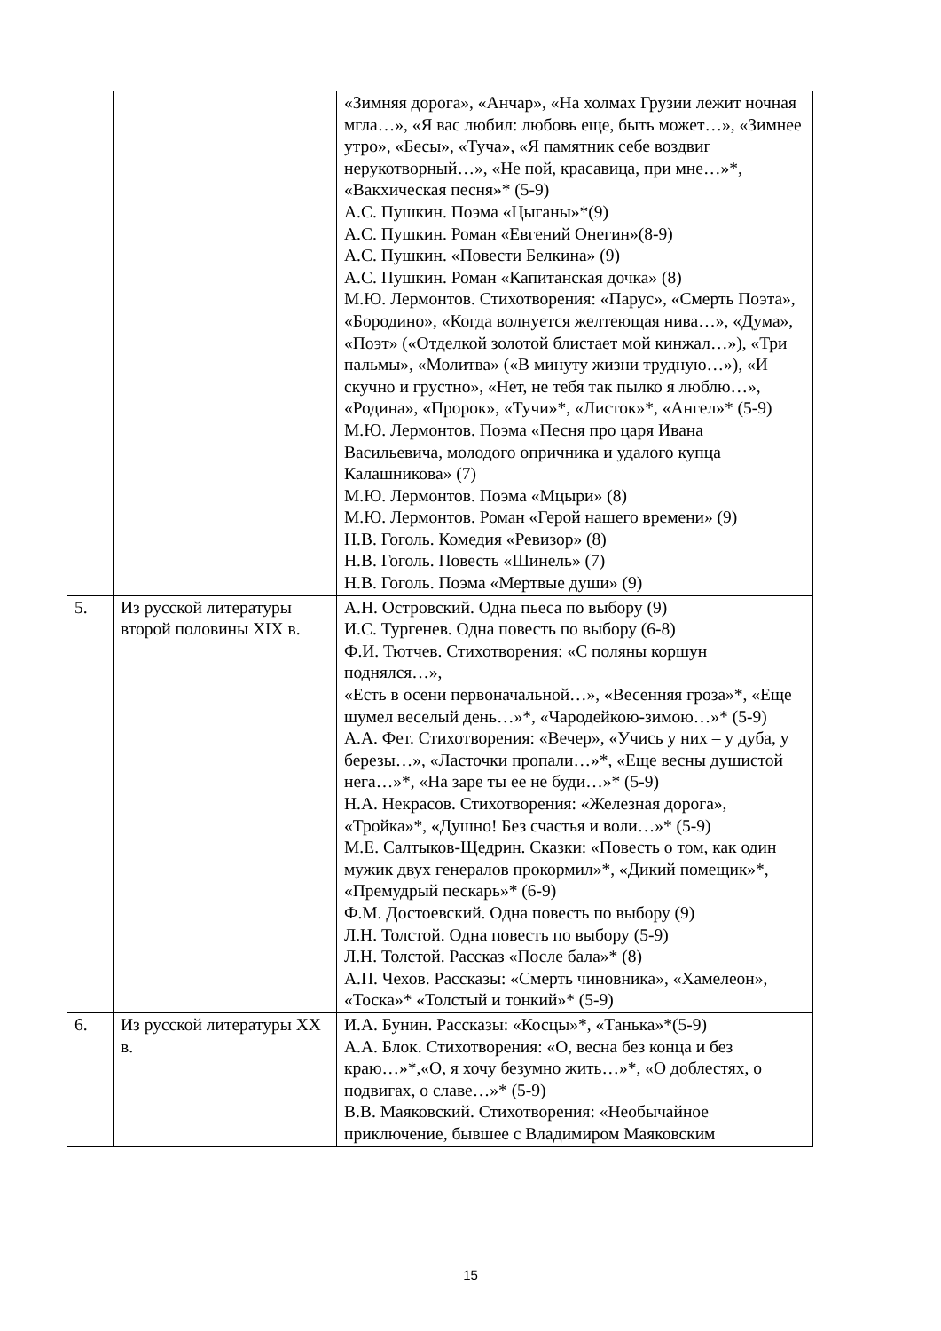| | | «Зимняя дорога», «Анчар», «На холмах Грузии лежит ночная мгла…», «Я вас любил: любовь еще, быть может…», «Зимнее утро», «Бесы», «Туча», «Я памятник себе воздвиг нерукотворный…», «Не пой, красавица, при мне…»*, «Вакхическая песня»* (5-9) А.С. Пушкин. Поэма «Цыганы»*(9) А.С. Пушкин. Роман «Евгений Онегин»(8-9) А.С. Пушкин. «Повести Белкина» (9) А.С. Пушкин. Роман «Капитанская дочка» (8) М.Ю. Лермонтов. Стихотворения: «Парус», «Смерть Поэта», «Бородино», «Когда волнуется желтеющая нива…», «Дума», «Поэт» («Отделкой золотой блистает мой кинжал…»), «Три пальмы», «Молитва» («В минуту жизни трудную…»), «И скучно и грустно», «Нет, не тебя так пылко я люблю…», «Родина», «Пророк», «Тучи»*, «Листок»*, «Ангел»* (5-9) М.Ю. Лермонтов. Поэма «Песня про царя Ивана Васильевича, молодого опричника и удалого купца Калашникова» (7) М.Ю. Лермонтов. Поэма «Мцыри» (8) М.Ю. Лермонтов. Роман «Герой нашего времени» (9) Н.В. Гоголь. Комедия «Ревизор» (8) Н.В. Гоголь. Повесть «Шинель» (7) Н.В. Гоголь. Поэма «Мертвые души» (9) |
| 5. | Из русской литературы второй половины XIX в. | А.Н. Островский. Одна пьеса по выбору (9) И.С. Тургенев. Одна повесть по выбору (6-8) Ф.И. Тютчев. Стихотворения: «С поляны коршун поднялся…», «Есть в осени первоначальной…», «Весенняя гроза»*, «Еще шумел веселый день…»*, «Чародейкою-зимою…»* (5-9) А.А. Фет. Стихотворения: «Вечер», «Учись у них – у дуба, у березы…», «Ласточки пропали…»*, «Еще весны душистой нега…»*, «На заре ты ее не буди…»* (5-9) Н.А. Некрасов. Стихотворения: «Железная дорога», «Тройка»*, «Душно! Без счастья и воли…»* (5-9) М.Е. Салтыков-Щедрин. Сказки: «Повесть о том, как один мужик двух генералов прокормил»*, «Дикий помещик»*, «Премудрый пескарь»* (6-9) Ф.М. Достоевский. Одна повесть по выбору (9) Л.Н. Толстой. Одна повесть по выбору (5-9) Л.Н. Толстой. Рассказ «После бала»* (8) А.П. Чехов. Рассказы: «Смерть чиновника», «Хамелеон», «Тоска»* «Толстый и тонкий»* (5-9) |
| 6. | Из русской литературы XX в. | И.А. Бунин. Рассказы: «Косцы»*, «Танька»*(5-9) А.А. Блок. Стихотворения: «О, весна без конца и без краю…»*,«О, я хочу безумно жить…»*, «О доблестях, о подвигах, о славе…»* (5-9) В.В. Маяковский. Стихотворения: «Необычайное приключение, бывшее с Владимиром Маяковским |
15